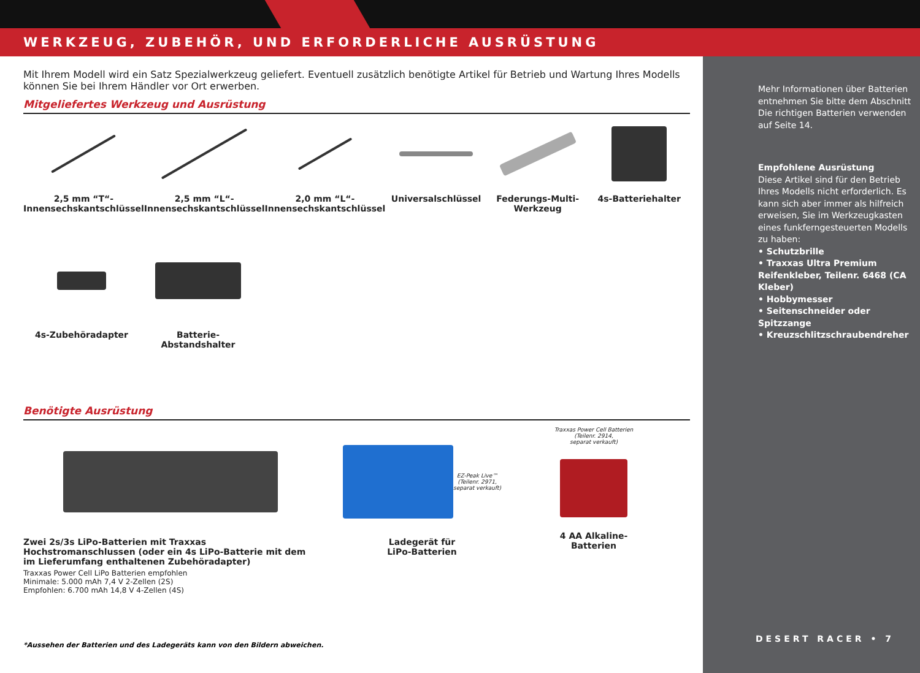WERKZEUG, ZUBEHÖR, UND ERFORDERLICHE AUSRÜSTUNG
Mit Ihrem Modell wird ein Satz Spezialwerkzeug geliefert. Eventuell zusätzlich benötigte Artikel für Betrieb und Wartung Ihres Modells können Sie bei Ihrem Händler vor Ort erwerben.
Mitgeliefertes Werkzeug und Ausrüstung
2,5 mm “T“-
Innensechskantschlüssel
2,5 mm “L“-
Innensechskantschlüssel
2,0 mm “L“-
Innensechskantschlüssel
Universalschlüssel Federungs-Multi-Werkzeug 4s-Batteriehalter
4s-Zubehöradapter Batterie-Abstandshalter
Benötigte Ausrüstung
Zwei 2s/3s LiPo-Batterien mit Traxxas Hochstromanschlussen (oder ein 4s LiPo-Batterie mit dem im Lieferumfang enthaltenen Zubehöradapter)
Traxxas Power Cell LiPo Batterien empfohlen
Minimale: 5.000 mAh 7,4 V 2-Zellen (2S)
Empfohlen: 6.700 mAh 14,8 V 4-Zellen (4S)
EZ-Peak Live™
(Teilenr. 2971,
separat verkauft)
Ladegerät für
LiPo-Batterien
Traxxas Power Cell Batterien
(Teilenr. 2914,
separat verkauft)
4 AA Alkaline-
Batterien
*Aussehen der Batterien und des Ladegeräts kann von den Bildern abweichen.
Mehr Informationen über Batterien entnehmen Sie bitte dem Abschnitt Die richtigen Batterien verwenden auf Seite 14.
Empfohlene Ausrüstung
Diese Artikel sind für den Betrieb Ihres Modells nicht erforderlich. Es kann sich aber immer als hilfreich erweisen, Sie im Werkzeugkasten eines funkferngesteuerten Modells zu haben:
• Schutzbrille
• Traxxas Ultra Premium Reifenkleber, Teilenr. 6468 (CA Kleber)
• Hobbymesser
• Seitenschneider oder Spitzzange
• Kreuzschlitzschraubendreher
DESERT RACER • 7